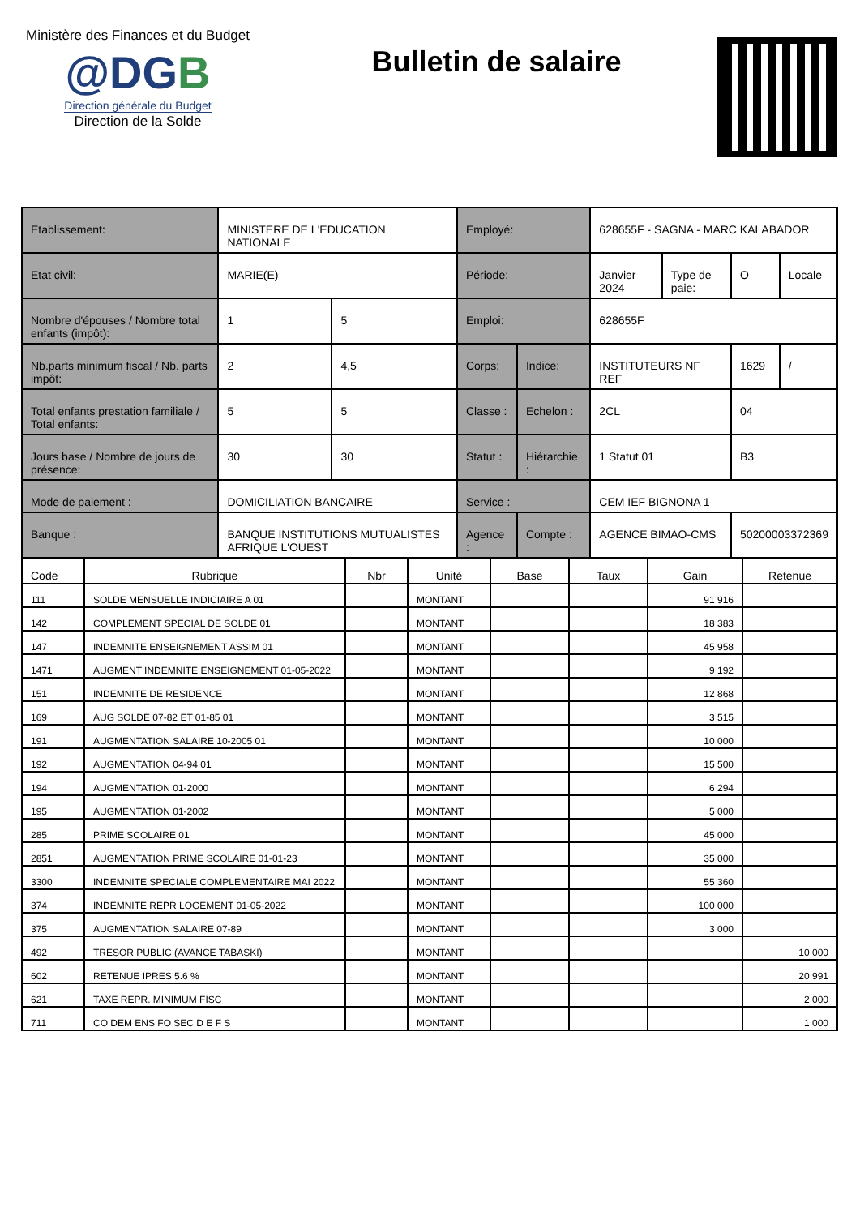Ministère des Finances et du Budget
@DGB
Direction générale du Budget
Direction de la Solde
Bulletin de salaire
| Etablissement: | MINISTERE DE L'EDUCATION NATIONALE | | Employé: | | 628655F - SAGNA - MARC KALABADOR | | | |
| Etat civil: | MARIE(E) | | Période: | | Janvier 2024 | Type de paie: | O | Locale |
| Nombre d'épouses / Nombre total enfants (impôt): | 1 | 5 | Emploi: | | 628655F | | | |
| Nb.parts minimum fiscal / Nb. parts impôt: | 2 | 4,5 | Corps: | Indice: | INSTITUTEURS NF REF | | 1629 | / |
| Total enfants prestation familiale / Total enfants: | 5 | 5 | Classe : | Echelon : | 2CL | | 04 | |
| Jours base / Nombre de jours de présence: | 30 | 30 | Statut : | Hiérarchie : | 1 Statut 01 | | B3 | |
| Mode de paiement : | DOMICILIATION BANCAIRE | | Service : | | CEM IEF BIGNONA 1 | | | |
| Banque : | BANQUE INSTITUTIONS MUTUALISTES AFRIQUE L'OUEST | | Agence : | Compte : | AGENCE BIMAO-CMS | | 50200003372369 | |
| Code | Rubrique | Nbr | Unité | Base | Taux | Gain | Retenue |
| --- | --- | --- | --- | --- | --- | --- | --- |
| 111 | SOLDE MENSUELLE INDICIAIRE A 01 | | MONTANT | | | 91 916 | |
| 142 | COMPLEMENT SPECIAL DE SOLDE 01 | | MONTANT | | | 18 383 | |
| 147 | INDEMNITE ENSEIGNEMENT ASSIM 01 | | MONTANT | | | 45 958 | |
| 1471 | AUGMENT INDEMNITE ENSEIGNEMENT 01-05-2022 | | MONTANT | | | 9 192 | |
| 151 | INDEMNITE DE RESIDENCE | | MONTANT | | | 12 868 | |
| 169 | AUG SOLDE 07-82 ET 01-85 01 | | MONTANT | | | 3 515 | |
| 191 | AUGMENTATION SALAIRE 10-2005 01 | | MONTANT | | | 10 000 | |
| 192 | AUGMENTATION 04-94 01 | | MONTANT | | | 15 500 | |
| 194 | AUGMENTATION 01-2000 | | MONTANT | | | 6 294 | |
| 195 | AUGMENTATION 01-2002 | | MONTANT | | | 5 000 | |
| 285 | PRIME SCOLAIRE 01 | | MONTANT | | | 45 000 | |
| 2851 | AUGMENTATION PRIME SCOLAIRE 01-01-23 | | MONTANT | | | 35 000 | |
| 3300 | INDEMNITE SPECIALE COMPLEMENTAIRE MAI 2022 | | MONTANT | | | 55 360 | |
| 374 | INDEMNITE REPR LOGEMENT 01-05-2022 | | MONTANT | | | 100 000 | |
| 375 | AUGMENTATION SALAIRE 07-89 | | MONTANT | | | 3 000 | |
| 492 | TRESOR PUBLIC (AVANCE TABASKI) | | MONTANT | | | | 10 000 |
| 602 | RETENUE IPRES 5.6 % | | MONTANT | | | | 20 991 |
| 621 | TAXE REPR. MINIMUM FISC | | MONTANT | | | | 2 000 |
| 711 | CO DEM ENS FO SEC D E F S | | MONTANT | | | | 1 000 |